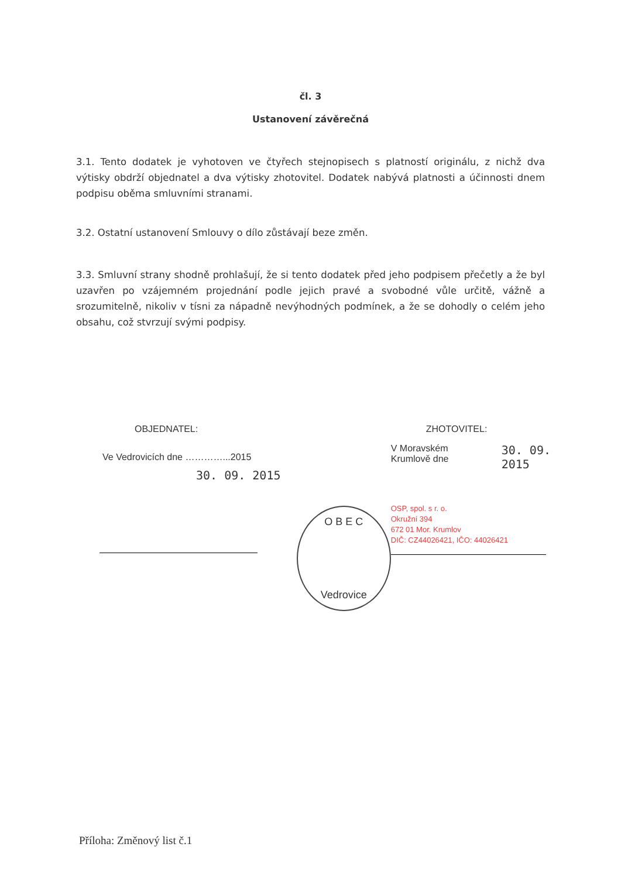čl. 3
Ustanovení závěrečná
3.1. Tento dodatek je vyhotoven ve čtyřech stejnopisech s platností originálu, z nichž dva výtisky obdrží objednatel a dva výtisky zhotovitel. Dodatek nabývá platnosti a účinnosti dnem podpisu oběma smluvními stranami.
3.2. Ostatní ustanovení Smlouvy o dílo zůstávají beze změn.
3.3. Smluvní strany shodně prohlašují, že si tento dodatek před jeho podpisem přečetly a že byl uzavřen po vzájemném projednání podle jejich pravé a svobodné vůle určitě, vážně a srozumitelně, nikoliv v tísni za nápadně nevýhodných podmínek, a že se dohodly o celém jeho obsahu, což stvrzují svými podpisy.
OBJEDNATEL:
Ve Vedrovicích dne …………...2015
30. 09. 2015
O B E C
Vedrovice
ZHOTOVITEL:
V Moravském Krumlově dne 30. 09. 2015
OSP, spol. s r. o.
Okružní 394
672 01 Mor. Krumlov
DIČ: CZ44026421, IČO: 44026421
Příloha: Změnový list č.1